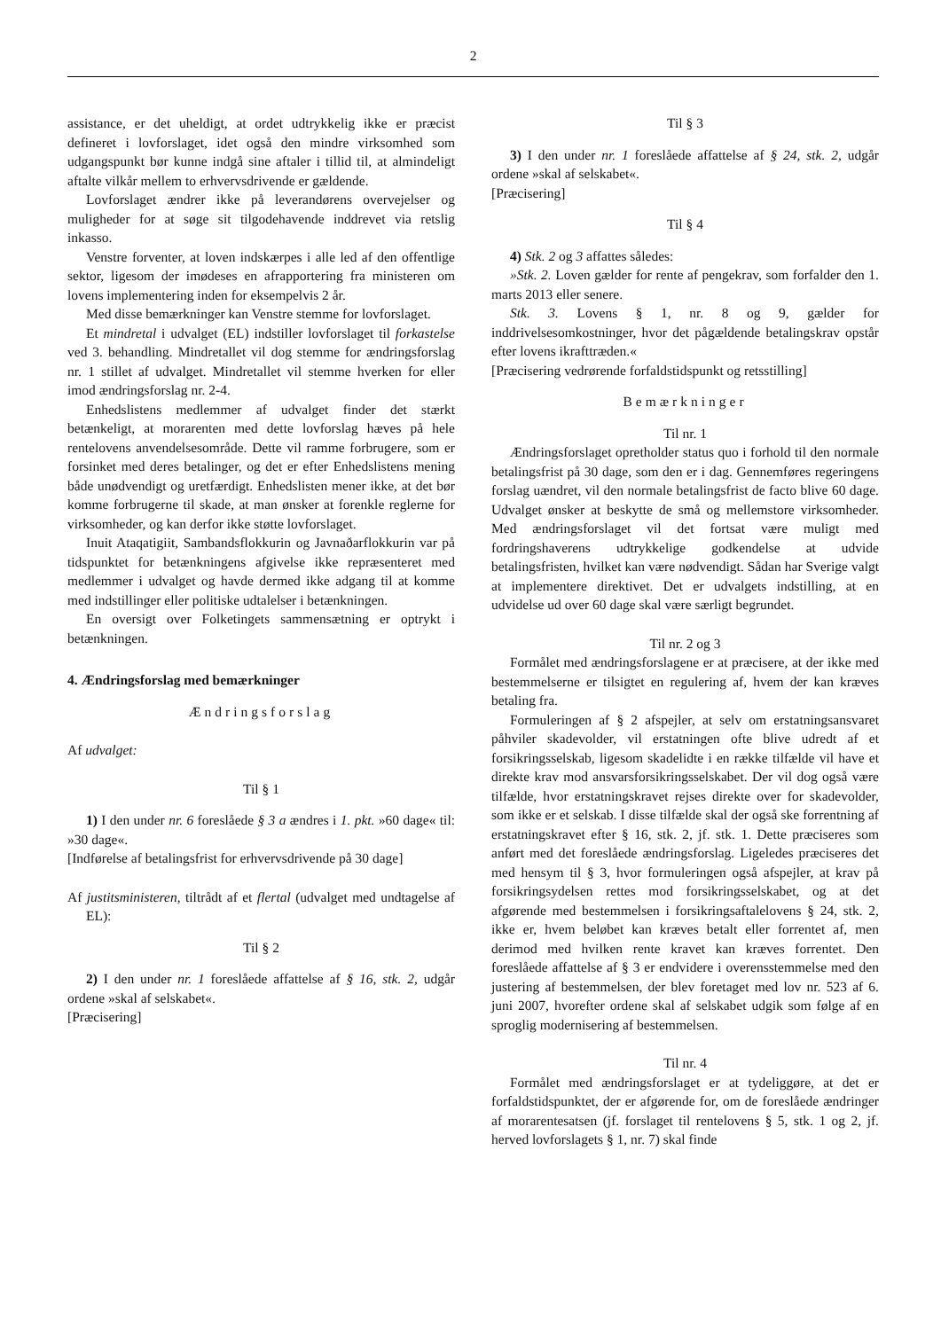2
assistance, er det uheldigt, at ordet udtrykkelig ikke er præcist defineret i lovforslaget, idet også den mindre virksomhed som udgangspunkt bør kunne indgå sine aftaler i tillid til, at almindeligt aftalte vilkår mellem to erhvervsdrivende er gældende.
Lovforslaget ændrer ikke på leverandørens overvejelser og muligheder for at søge sit tilgodehavende inddrevet via retslig inkasso.
Venstre forventer, at loven indskærpes i alle led af den offentlige sektor, ligesom der imødeses en afrapportering fra ministeren om lovens implementering inden for eksempelvis 2 år.
Med disse bemærkninger kan Venstre stemme for lovforslaget.
Et mindretal i udvalget (EL) indstiller lovforslaget til forkastelse ved 3. behandling. Mindretallet vil dog stemme for ændringsforslag nr. 1 stillet af udvalget. Mindretallet vil stemme hverken for eller imod ændringsforslag nr. 2-4.
Enhedslistens medlemmer af udvalget finder det stærkt betænkeligt, at morarenten med dette lovforslag hæves på hele rentelovens anvendelsesområde. Dette vil ramme forbrugere, som er forsinket med deres betalinger, og det er efter Enhedslistens mening både unødvendigt og uretfærdigt. Enhedslisten mener ikke, at det bør komme forbrugerne til skade, at man ønsker at forenkle reglerne for virksomheder, og kan derfor ikke støtte lovforslaget.
Inuit Ataqatigiit, Sambandsflokkurin og Javnaðarflokkurin var på tidspunktet for betænkningens afgivelse ikke repræsenteret med medlemmer i udvalget og havde dermed ikke adgang til at komme med indstillinger eller politiske udtalelser i betænkningen.
En oversigt over Folketingets sammensætning er optrykt i betænkningen.
4. Ændringsforslag med bemærkninger
Ændringsforslag
Af udvalget:
Til § 1
1) I den under nr. 6 foreslåede § 3 a ændres i 1. pkt. »60 dage« til: »30 dage«.
[Indførelse af betalingsfrist for erhvervsdrivende på 30 dage]
Af justitsministeren, tiltrådt af et flertal (udvalget med undtagelse af EL):
Til § 2
2) I den under nr. 1 foreslåede affattelse af § 16, stk. 2, udgår ordene »skal af selskabet«.
[Præcisering]
Til § 3
3) I den under nr. 1 foreslåede affattelse af § 24, stk. 2, udgår ordene »skal af selskabet«.
[Præcisering]
Til § 4
4) Stk. 2 og 3 affattes således:
»Stk. 2. Loven gælder for rente af pengekrav, som forfalder den 1. marts 2013 eller senere.
Stk. 3. Lovens § 1, nr. 8 og 9, gælder for inddrivelsesomkostninger, hvor det pågældende betalingskrav opstår efter lovens ikrafttræden.«
[Præcisering vedrørende forfaldstidspunkt og retsstilling]
Bemærkninger
Til nr. 1
Ændringsforslaget opretholder status quo i forhold til den normale betalingsfrist på 30 dage, som den er i dag. Gennemføres regeringens forslag uændret, vil den normale betalingsfrist de facto blive 60 dage. Udvalget ønsker at beskytte de små og mellemstore virksomheder. Med ændringsforslaget vil det fortsat være muligt med fordringshaverens udtrykkelige godkendelse at udvide betalingsfristen, hvilket kan være nødvendigt. Sådan har Sverige valgt at implementere direktivet. Det er udvalgets indstilling, at en udvidelse ud over 60 dage skal være særligt begrundet.
Til nr. 2 og 3
Formålet med ændringsforslagene er at præcisere, at der ikke med bestemmelserne er tilsigtet en regulering af, hvem der kan kræves betaling fra.
Formuleringen af § 2 afspejler, at selv om erstatningsansvaret påhviler skadevolder, vil erstatningen ofte blive udredt af et forsikringsselskab, ligesom skadelidte i en række tilfælde vil have et direkte krav mod ansvarsforsikringsselskabet. Der vil dog også være tilfælde, hvor erstatningskravet rejses direkte over for skadevolder, som ikke er et selskab. I disse tilfælde skal der også ske forrentning af erstatningskravet efter § 16, stk. 2, jf. stk. 1. Dette præciseres som anført med det foreslåede ændringsforslag. Ligeledes præciseres det med hensym til § 3, hvor formuleringen også afspejler, at krav på forsikringsydelsen rettes mod forsikringsselskabet, og at det afgørende med bestemmelsen i forsikringsaftalelovens § 24, stk. 2, ikke er, hvem beløbet kan kræves betalt eller forrentet af, men derimod med hvilken rente kravet kan kræves forrentet. Den foreslåede affattelse af § 3 er endvidere i overensstemmelse med den justering af bestemmelsen, der blev foretaget med lov nr. 523 af 6. juni 2007, hvorefter ordene skal af selskabet udgik som følge af en sproglig modernisering af bestemmelsen.
Til nr. 4
Formålet med ændringsforslaget er at tydeliggøre, at det er forfaldstidspunktet, der er afgørende for, om de foreslåede ændringer af morarentesatsen (jf. forslaget til rentelovens § 5, stk. 1 og 2, jf. herved lovforslagets § 1, nr. 7) skal finde